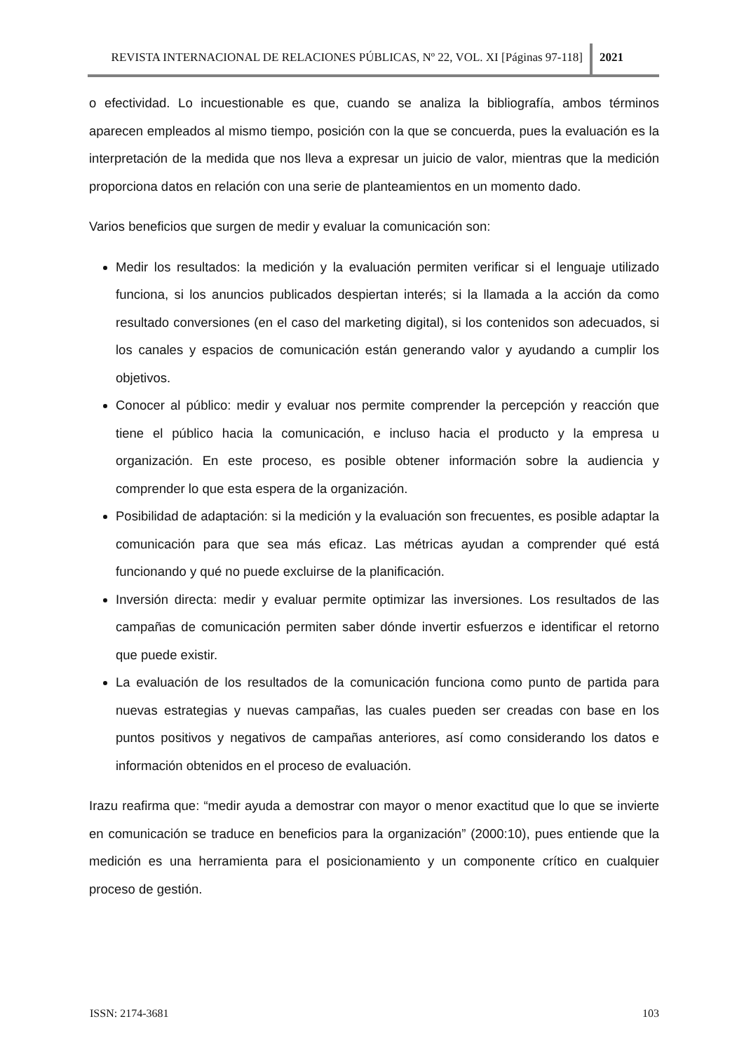REVISTA INTERNACIONAL DE RELACIONES PÚBLICAS, Nº 22, VOL. XI [Páginas 97-118]
2021
o efectividad. Lo incuestionable es que, cuando se analiza la bibliografía, ambos términos aparecen empleados al mismo tiempo, posición con la que se concuerda, pues la evaluación es la interpretación de la medida que nos lleva a expresar un juicio de valor, mientras que la medición proporciona datos en relación con una serie de planteamientos en un momento dado.
Varios beneficios que surgen de medir y evaluar la comunicación son:
Medir los resultados: la medición y la evaluación permiten verificar si el lenguaje utilizado funciona, si los anuncios publicados despiertan interés; si la llamada a la acción da como resultado conversiones (en el caso del marketing digital), si los contenidos son adecuados, si los canales y espacios de comunicación están generando valor y ayudando a cumplir los objetivos.
Conocer al público: medir y evaluar nos permite comprender la percepción y reacción que tiene el público hacia la comunicación, e incluso hacia el producto y la empresa u organización. En este proceso, es posible obtener información sobre la audiencia y comprender lo que esta espera de la organización.
Posibilidad de adaptación: si la medición y la evaluación son frecuentes, es posible adaptar la comunicación para que sea más eficaz. Las métricas ayudan a comprender qué está funcionando y qué no puede excluirse de la planificación.
Inversión directa: medir y evaluar permite optimizar las inversiones. Los resultados de las campañas de comunicación permiten saber dónde invertir esfuerzos e identificar el retorno que puede existir.
La evaluación de los resultados de la comunicación funciona como punto de partida para nuevas estrategias y nuevas campañas, las cuales pueden ser creadas con base en los puntos positivos y negativos de campañas anteriores, así como considerando los datos e información obtenidos en el proceso de evaluación.
Irazu reafirma que: “medir ayuda a demostrar con mayor o menor exactitud que lo que se invierte en comunicación se traduce en beneficios para la organización” (2000:10), pues entiende que la medición es una herramienta para el posicionamiento y un componente crítico en cualquier proceso de gestión.
ISSN: 2174-3681 103